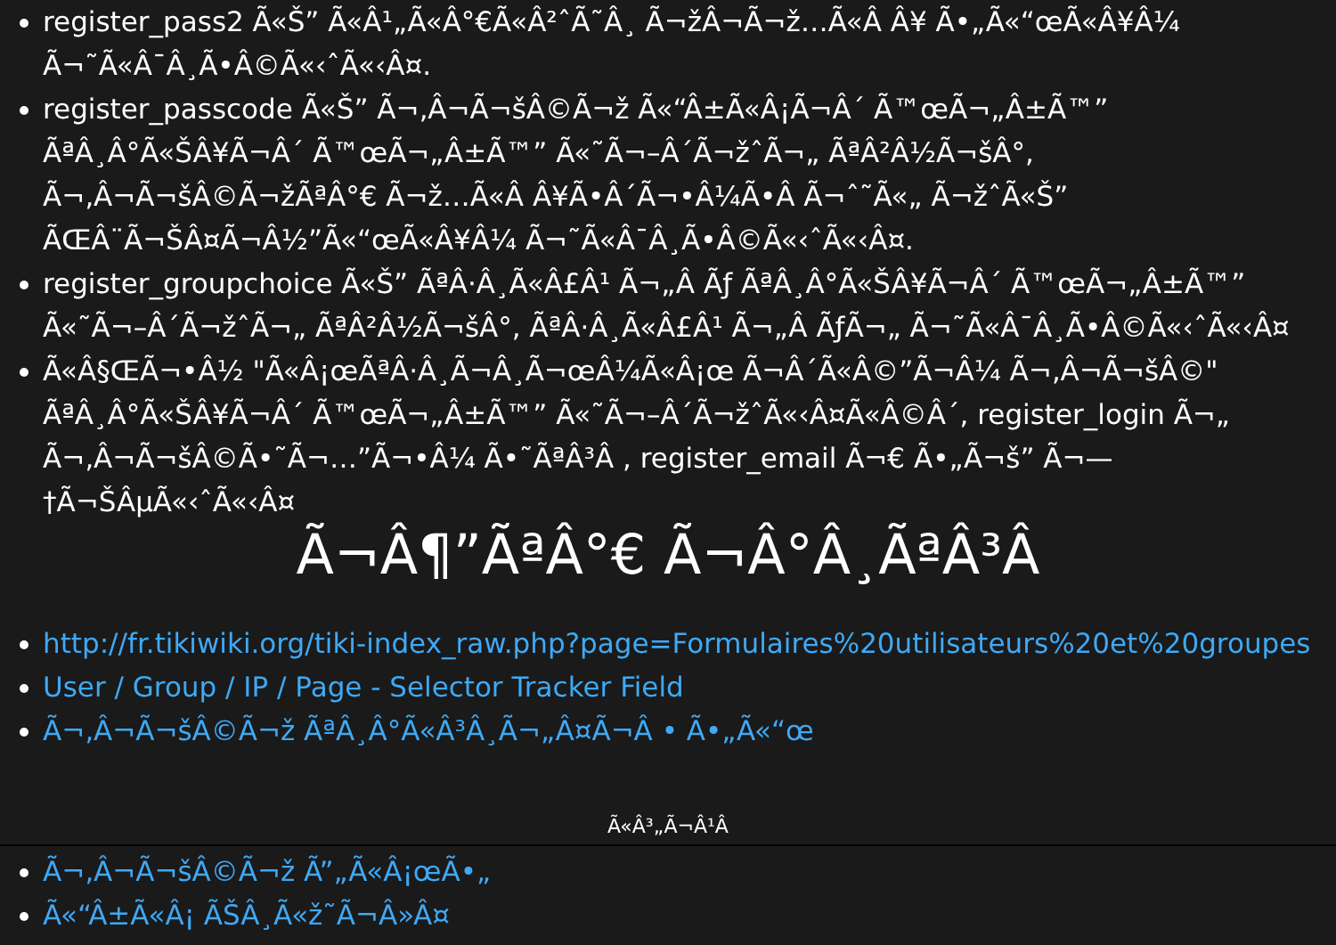register_pass2 Ã«Š” Ã«Â¹„Ã«Â°€Ã«Â²ˆÃ˜Â¸ Ã¬žÂ¬Ã¬ž…Ã«Â Â¥ Ã•„Ã«“œÃ«Â¥Â¼ Ã¬˜Ã«Â¯Â¸Ã­•Â©Ã«‹ˆÃ«‹Â¤.
register_passcode Ã«Š” Ã¬‚Â¬Ã¬šÂ©Ã¬ž Ã«“Â±Ã«Â¡Ã¬Â´ Ã™œÃ¬„Â±Ã™” ÃªÂ¸Â°Ã«ŠÂ¥Ã¬Â´ Ã™œÃ¬„Â±Ã™” Ã«˜Ã¬–Â´Ã¬žˆÃ¬„ ÃªÂ²Â½Ã¬šÂ°, Ã¬‚Â¬Ã¬šÂ©Ã¬žÃªÂ°€ Ã¬ž…Ã«Â Â¥Ã­•Â´Ã¬•Â¼Ã•Â Ã¬ˆ˜Ã«„ Ã¬žˆÃ«Š” ÃŒÂ¨Ã¬ŠÂ¤Ã¬Â½”Ã«“œÃ«Â¥Â¼ Ã¬˜Ã«Â¯Â¸Ã­•Â©Ã«‹ˆÃ«‹Â¤.
register_groupchoice Ã«Š” ÃªÂ·Â¸Ã«Â£Â¹ Ã¬„Â Ãƒ ÃªÂ¸Â°Ã«ŠÂ¥Ã¬Â´ Ã™œÃ¬„Â±Ã™” Ã«˜Ã¬–Â´Ã¬žˆÃ¬„ ÃªÂ²Â½Ã¬šÂ°, ÃªÂ·Â¸Ã«Â£Â¹ Ã¬„Â ÃƒÃ¬„ Ã¬˜Ã«Â¯Â¸Ã•Â©Ã«‹ˆÃ«‹Â¤
Ã«Â§ŒÃ¬•Â½ "Ã«Â¡œÃªÂ·Â¸Ã¬Â¸Ã¬œÂ¼Ã«Â¡œ Ã¬Â´Ã«Â©”Ã¬Â¼ Ã¬‚Â¬Ã¬šÂ©" ÃªÂ¸Â°Ã«ŠÂ¥Ã¬Â´ Ã™œÃ¬„Â±Ã™” Ã«˜Ã¬–Â´Ã¬žˆÃ«‹Â¤Ã«Â©Â´, register_login Ã¬„ Ã¬‚Â¬Ã¬šÂ©Ã•˜Ã¬…”Ã¬•Â¼ Ã•˜ÃªÂ³Â , register_email Ã¬€ Ã•„Ã¬š” Ã¬—†Ã¬ŠÂµÃ«‹ˆÃ«‹Â¤
Ã¬Â¶”ÃªÂ°€ Ã¬Â°Â¸ÃªÂ³Â
http://fr.tikiwiki.org/tiki-index_raw.php?page=Formulaires%20utilisateurs%20et%20groupes
User / Group / IP / Page - Selector Tracker Field
Ã¬‚Â¬Ã¬šÂ©Ã¬ž ÃªÂ¸Â°Ã«Â³Â¸Ã¬„Â¤Ã¬Â • Ã•„Ã«“œ
Ã«Â³„Ã¬Â¹Â
Ã¬‚Â¬Ã¬šÂ©Ã¬ž Ã”„Ã«Â¡œÃ•„
Ã«“Â±Ã«Â¡ ÃŠÂ¸Ã«ž˜Ã¬Â»Â¤